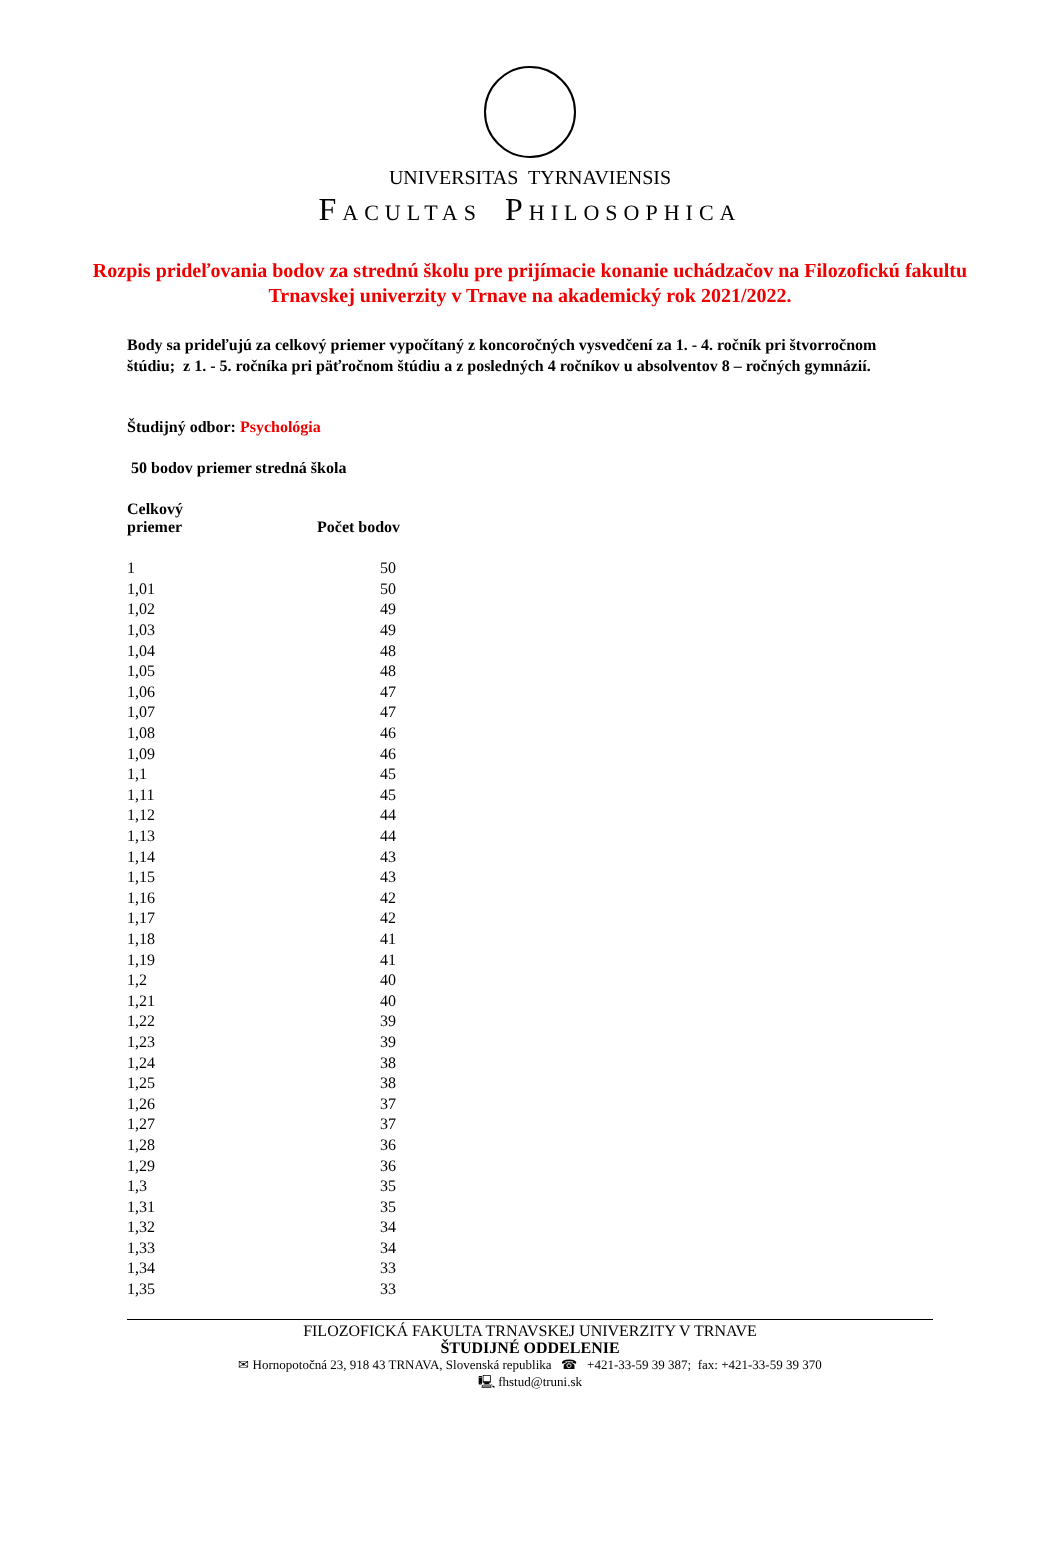UNIVERSITAS TYRNAVIENSIS
FACULTAS PHILOSOPHICA
Rozpis prideľovania bodov za strednú školu pre prijímacie konanie uchádzačov na Filozofickú fakultu Trnavskej univerzity v Trnave na akademický rok 2021/2022.
Body sa prideľujú za celkový priemer vypočítaný z koncoročných vysvedčení za 1. - 4. ročník pri štvorročnom štúdiu; z 1. - 5. ročníka pri päťročnom štúdiu a z posledných 4 ročníkov u absolventov 8 – ročných gymnázií.
Študijný odbor: Psychológia
50 bodov priemer stredná škola
| Celkový priemer | Počet bodov |
| --- | --- |
| 1 | 50 |
| 1,01 | 50 |
| 1,02 | 49 |
| 1,03 | 49 |
| 1,04 | 48 |
| 1,05 | 48 |
| 1,06 | 47 |
| 1,07 | 47 |
| 1,08 | 46 |
| 1,09 | 46 |
| 1,1 | 45 |
| 1,11 | 45 |
| 1,12 | 44 |
| 1,13 | 44 |
| 1,14 | 43 |
| 1,15 | 43 |
| 1,16 | 42 |
| 1,17 | 42 |
| 1,18 | 41 |
| 1,19 | 41 |
| 1,2 | 40 |
| 1,21 | 40 |
| 1,22 | 39 |
| 1,23 | 39 |
| 1,24 | 38 |
| 1,25 | 38 |
| 1,26 | 37 |
| 1,27 | 37 |
| 1,28 | 36 |
| 1,29 | 36 |
| 1,3 | 35 |
| 1,31 | 35 |
| 1,32 | 34 |
| 1,33 | 34 |
| 1,34 | 33 |
| 1,35 | 33 |
FILOZOFICKÁ FAKULTA TRNAVSKEJ UNIVERZITY V TRNAVE
ŠTUDIJNÉ ODDELENIE
✉ Hornopotočná 23, 918 43 TRNAVA, Slovenská republika ☎ +421-33-59 39 387; fax: +421-33-59 39 370
🖳 fhstud@truni.sk